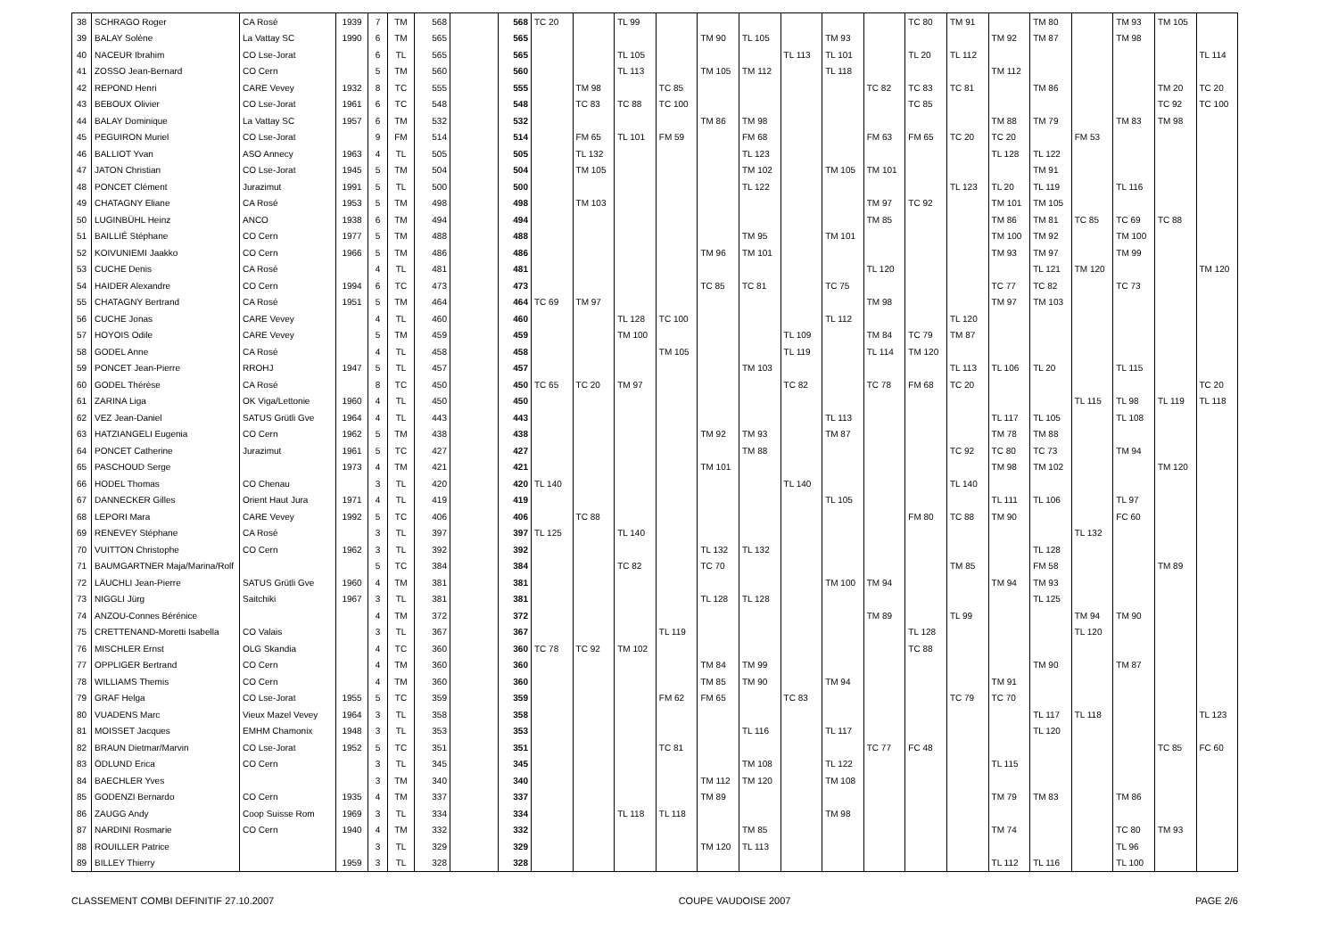| 38 | SCHRAGO Roger | CA Rosé | 1939 | 7 | TM | 568 | | 568 | TC 20 | | TL 99 | | | | | | | TC 80 | TM 91 | | TM 80 | | TM 93 | TM 105 | |
| 39 | BALAY Solène | La Vattay SC | 1990 | 6 | TM | 565 | | 565 | | | | | TM 90 | TL 105 | | TM 93 | | | | TM 92 | TM 87 | | TM 98 | | |
| 40 | NACEUR Ibrahim | CO Lse-Jorat | | 6 | TL | 565 | | 565 | | | TL 105 | | | | TL 113 | TL 101 | | TL 20 | TL 112 | | | | | | TL 114 |
| 41 | ZOSSO Jean-Bernard | CO Cern | | 5 | TM | 560 | | 560 | | | TL 113 | | TM 105 | TM 112 | | TL 118 | | | | TM 112 | | | | | |
| 42 | REPOND Henri | CARE Vevey | 1932 | 8 | TC | 555 | | 555 | | TM 98 | | TC 85 | | | | | TC 82 | TC 83 | TC 81 | | TM 86 | | | TM 20 | TC 20 |
| 43 | BEBOUX Olivier | CO Lse-Jorat | 1961 | 6 | TC | 548 | | 548 | | TC 83 | TC 88 | TC 100 | | | | | | TC 85 | | | | | | TC 92 | TC 100 |
| 44 | BALAY Dominique | La Vattay SC | 1957 | 6 | TM | 532 | | 532 | | | | | TM 86 | TM 98 | | | | | | TM 88 | TM 79 | | TM 83 | TM 98 | |
| 45 | PEGUIRON Muriel | CO Lse-Jorat | | 9 | FM | 514 | | 514 | | FM 65 | TL 101 | FM 59 | | FM 68 | | | FM 63 | FM 65 | TC 20 | TC 20 | | FM 53 | | | |
| 46 | BALLIOT Yvan | ASO Annecy | 1963 | 4 | TL | 505 | | 505 | | TL 132 | | | | TL 123 | | | | | | TL 128 | TL 122 | | | | |
| 47 | JATON Christian | CO Lse-Jorat | 1945 | 5 | TM | 504 | | 504 | | TM 105 | | | | TM 102 | | TM 105 | TM 101 | | | | TM 91 | | | | |
| 48 | PONCET Clément | Jurazimut | 1991 | 5 | TL | 500 | | 500 | | | | | | TL 122 | | | | | TL 123 | TL 20 | TL 119 | | TL 116 | | |
| 49 | CHATAGNY Eliane | CA Rosé | 1953 | 5 | TM | 498 | | 498 | | TM 103 | | | | | | | TM 97 | TC 92 | | TM 101 | TM 105 | | | | |
| 50 | LUGINBÜHL Heinz | ANCO | 1938 | 6 | TM | 494 | | 494 | | | | | | | | | TM 85 | | | TM 86 | TM 81 | TC 85 | TC 69 | TC 88 | |
| 51 | BAILLIÉ Stéphane | CO Cern | 1977 | 5 | TM | 488 | | 488 | | | | | | TM 95 | | TM 101 | | | | TM 100 | TM 92 | | TM 100 | | |
| 52 | KOIVUNIEMI Jaakko | CO Cern | 1966 | 5 | TM | 486 | | 486 | | | | | TM 96 | TM 101 | | | | | | TM 93 | TM 97 | | TM 99 | | |
| 53 | CUCHE Denis | CA Rosé | | 4 | TL | 481 | | 481 | | | | | | | | | TL 120 | | | | TL 121 | TM 120 | | | TM 120 |
| 54 | HAIDER Alexandre | CO Cern | 1994 | 6 | TC | 473 | | 473 | | | | | TC 85 | TC 81 | | TC 75 | | | | TC 77 | TC 82 | | TC 73 | | |
| 55 | CHATAGNY Bertrand | CA Rosé | 1951 | 5 | TM | 464 | | 464 | TC 69 | TM 97 | | | | | | | TM 98 | | | TM 97 | TM 103 | | | | |
| 56 | CUCHE Jonas | CARE Vevey | | 4 | TL | 460 | | 460 | | | TL 128 | TC 100 | | | | TL 112 | | | TL 120 | | | | | | |
| 57 | HOYOIS Odile | CARE Vevey | | 5 | TM | 459 | | 459 | | | TM 100 | | | | TL 109 | | TM 84 | TC 79 | TM 87 | | | | | | |
| 58 | GODEL Anne | CA Rosé | | 4 | TL | 458 | | 458 | | | | TM 105 | | | TL 119 | | TL 114 | TM 120 | | | | | | | |
| 59 | PONCET Jean-Pierre | RROHJ | 1947 | 5 | TL | 457 | | 457 | | | | | | TM 103 | | | | | TL 113 | TL 106 | TL 20 | | TL 115 | | |
| 60 | GODEL Thérèse | CA Rosé | | 8 | TC | 450 | | 450 | TC 65 | TC 20 | TM 97 | | | | TC 82 | | TC 78 | FM 68 | TC 20 | | | | | | TC 20 |
| 61 | ZARINA Liga | OK Viga/Lettonie | 1960 | 4 | TL | 450 | | 450 | | | | | | | | | | | | | | TL 115 | TL 98 | TL 119 | TL 118 |
| 62 | VEZ Jean-Daniel | SATUS Grütli Gve | 1964 | 4 | TL | 443 | | 443 | | | | | | | | TL 113 | | | | TL 117 | TL 105 | | TL 108 | | |
| 63 | HATZIANGELI Eugenia | CO Cern | 1962 | 5 | TM | 438 | | 438 | | | | | TM 92 | TM 93 | | TM 87 | | | | TM 78 | TM 88 | | | | |
| 64 | PONCET Catherine | Jurazimut | 1961 | 5 | TC | 427 | | 427 | | | | | | TM 88 | | | | | TC 92 | TC 80 | TC 73 | | TM 94 | | |
| 65 | PASCHOUD Serge | | 1973 | 4 | TM | 421 | | 421 | | | | | TM 101 | | | | | | | TM 98 | TM 102 | | | TM 120 | |
| 66 | HODEL Thomas | CO Chenau | | 3 | TL | 420 | | 420 | TL 140 | | | | | | TL 140 | | | | TL 140 | | | | | | |
| 67 | DANNECKER Gilles | Orient Haut Jura | 1971 | 4 | TL | 419 | | 419 | | | | | | | | TL 105 | | | | TL 111 | TL 106 | | TL 97 | | |
| 68 | LEPORI Mara | CARE Vevey | 1992 | 5 | TC | 406 | | 406 | | TC 88 | | | | | | | | FM 80 | TC 88 | TM 90 | | | FC 60 | | |
| 69 | RENEVEY Stéphane | CA Rosé | | 3 | TL | 397 | | 397 | TL 125 | | TL 140 | | | | | | | | | | | TL 132 | | | |
| 70 | VUITTON Christophe | CO Cern | 1962 | 3 | TL | 392 | | 392 | | | | | TL 132 | TL 132 | | | | | | | TL 128 | | | | |
| 71 | BAUMGARTNER Maja/Marina/Rolf | | | 5 | TC | 384 | | 384 | | | TC 82 | | TC 70 | | | | | | TM 85 | | FM 58 | | | TM 89 | |
| 72 | LÄUCHLI Jean-Pierre | SATUS Grütli Gve | 1960 | 4 | TM | 381 | | 381 | | | | | | | | TM 100 | TM 94 | | | TM 94 | TM 93 | | | | |
| 73 | NIGGLI Jürg | Saitchiki | 1967 | 3 | TL | 381 | | 381 | | | | | TL 128 | TL 128 | | | | | | | TL 125 | | | | |
| 74 | ANZOU-Connes Bérénice | | | 4 | TM | 372 | | 372 | | | | | | | | | TM 89 | | TL 99 | | | TM 94 | TM 90 | | |
| 75 | CRETTENAND-Moretti Isabella | CO Valais | | 3 | TL | 367 | | 367 | | | | TL 119 | | | | | | TL 128 | | | | TL 120 | | | |
| 76 | MISCHLER Ernst | OLG Skandia | | 4 | TC | 360 | | 360 | TC 78 | TC 92 | TM 102 | | | | | | | TC 88 | | | | | | | |
| 77 | OPPLIGER Bertrand | CO Cern | | 4 | TM | 360 | | 360 | | | | | TM 84 | TM 99 | | | | | | | TM 90 | | TM 87 | | |
| 78 | WILLIAMS Themis | CO Cern | | 4 | TM | 360 | | 360 | | | | | TM 85 | TM 90 | | TM 94 | | | | TM 91 | | | | | |
| 79 | GRAF Helga | CO Lse-Jorat | 1955 | 5 | TC | 359 | | 359 | | | | FM 62 | FM 65 | | TC 83 | | | | TC 79 | TC 70 | | | | | |
| 80 | VUADENS Marc | Vieux Mazel Vevey | 1964 | 3 | TL | 358 | | 358 | | | | | | | | | | | | | TL 117 | TL 118 | | | TL 123 |
| 81 | MOISSET Jacques | EMHM Chamonix | 1948 | 3 | TL | 353 | | 353 | | | | | | TL 116 | | TL 117 | | | | | TL 120 | | | | |
| 82 | BRAUN Dietmar/Marvin | CO Lse-Jorat | 1952 | 5 | TC | 351 | | 351 | | | | TC 81 | | | | | TC 77 | FC 48 | | | | | | TC 85 | FC 60 |
| 83 | ÖDLUND Erica | CO Cern | | 3 | TL | 345 | | 345 | | | | | | TM 108 | | TL 122 | | | | TL 115 | | | | | |
| 84 | BAECHLER Yves | | | 3 | TM | 340 | | 340 | | | | | TM 112 | TM 120 | | TM 108 | | | | | | | | | |
| 85 | GODENZI Bernardo | CO Cern | 1935 | 4 | TM | 337 | | 337 | | | | | TM 89 | | | | | | | TM 79 | TM 83 | | TM 86 | | |
| 86 | ZAUGG Andy | Coop Suisse Rom | 1969 | 3 | TL | 334 | | 334 | | | TL 118 | TL 118 | | | | TM 98 | | | | | | | | | |
| 87 | NARDINI Rosmarie | CO Cern | 1940 | 4 | TM | 332 | | 332 | | | | | | TM 85 | | | | | | TM 74 | | | TC 80 | TM 93 | |
| 88 | ROUILLER Patrice | | | 3 | TL | 329 | | 329 | | | | | TM 120 | TL 113 | | | | | | | | | TL 96 | | |
| 89 | BILLEY Thierry | | 1959 | 3 | TL | 328 | | 328 | | | | | | | | | | | | TL 112 | TL 116 | | TL 100 | | |
CLASSEMENT COMBI DEFINITIF 27.10.2007 COUPE VAUDOISE 2007 PAGE 2/6